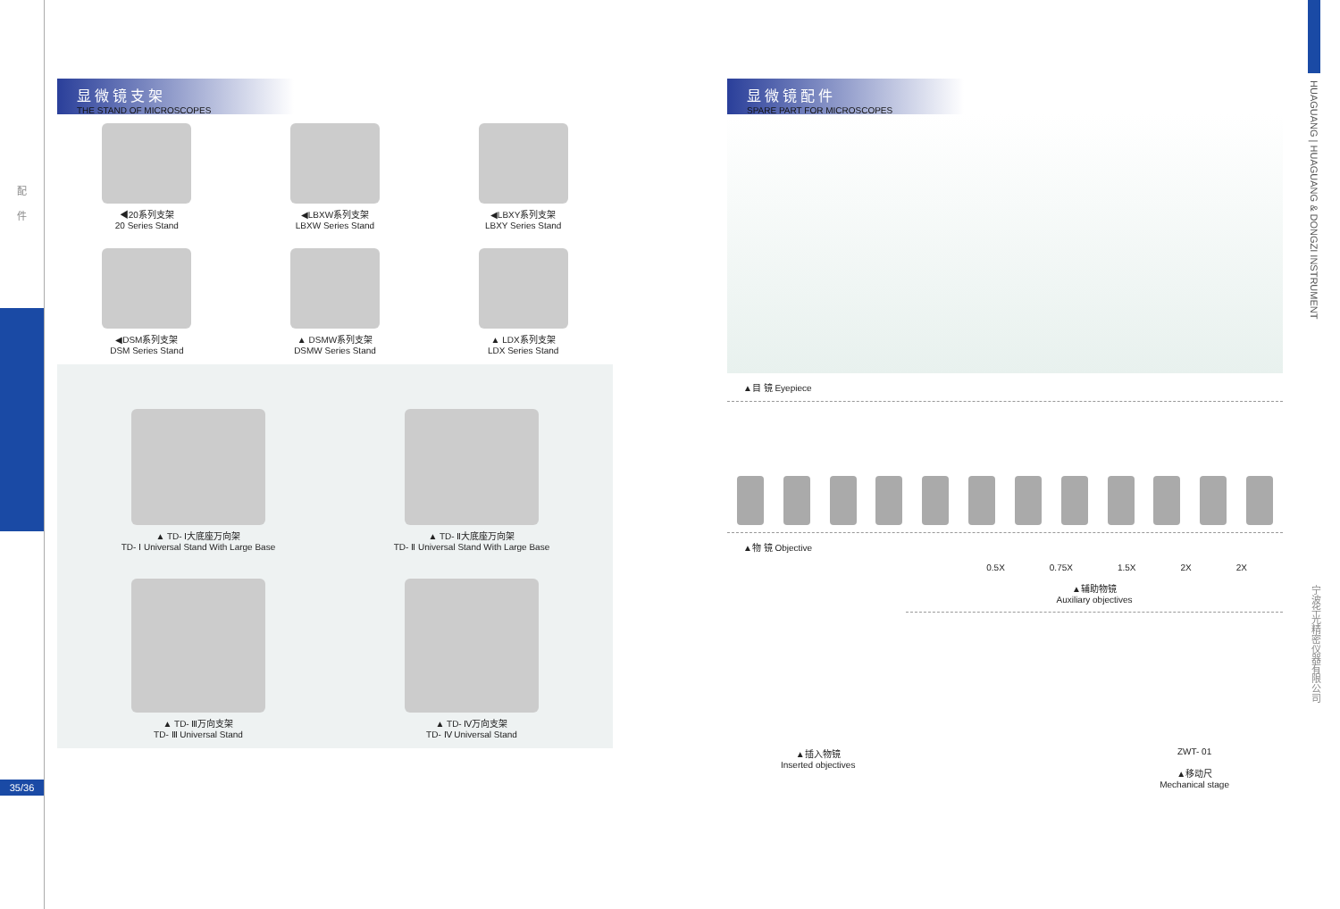配
件
35/36
显微镜支架
THE STAND OF MICROSCOPES
◀20系列支架
20 Series Stand
◀LBXW系列支架
LBXW Series Stand
◀LBXY系列支架
LBXY Series Stand
◀DSM系列支架
DSM Series Stand
▲ DSMW系列支架
DSMW Series Stand
▲ LDX系列支架
LDX Series Stand
▲ TD- Ⅰ大底座万向架
TD- Ⅰ Universal Stand With Large Base
▲ TD- Ⅱ大底座万向架
TD- Ⅱ Universal Stand With Large Base
▲ TD- Ⅲ万向支架
TD- Ⅲ Universal Stand
▲ TD- Ⅳ万向支架
TD- Ⅳ Universal Stand
显微镜配件
SPARE PART FOR MICROSCOPES
▲目 镜 Eyepiece
▲物 镜 Objective
0.5X 0.75X 1.5X 2X 2X
▲辅助物镜
Auxiliary objectives
▲插入物镜
Inserted objectives
ZWT- 01
▲移动尺
Mechanical stage
HUAGUANG | HUAGUANG & DONGZI INSTRUMENT
宁波华光精密仪器有限公司